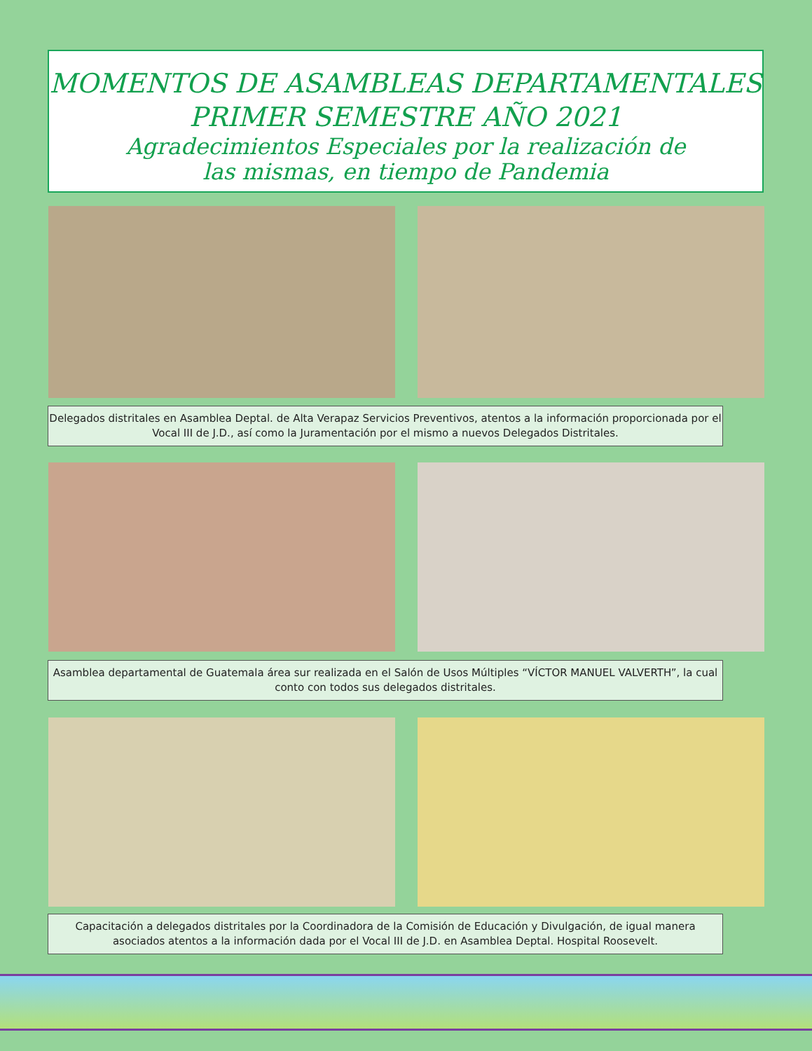MOMENTOS DE ASAMBLEAS DEPARTAMENTALES
PRIMER SEMESTRE AÑO 2021
Agradecimientos Especiales por la realización de
las mismas, en tiempo de Pandemia
Delegados distritales en Asamblea Deptal. de Alta Verapaz Servicios Preventivos, atentos a la información proporcionada por el Vocal III de J.D., así como la Juramentación por el mismo a nuevos Delegados Distritales.
Asamblea departamental de Guatemala área sur realizada en el Salón de Usos Múltiples “VÍCTOR MANUEL VALVERTH”, la cual conto con todos sus delegados distritales.
Capacitación a delegados distritales por la Coordinadora de la Comisión de Educación y Divulgación, de igual manera asociados atentos a la información dada por el Vocal III de J.D. en Asamblea Deptal. Hospital Roosevelt.